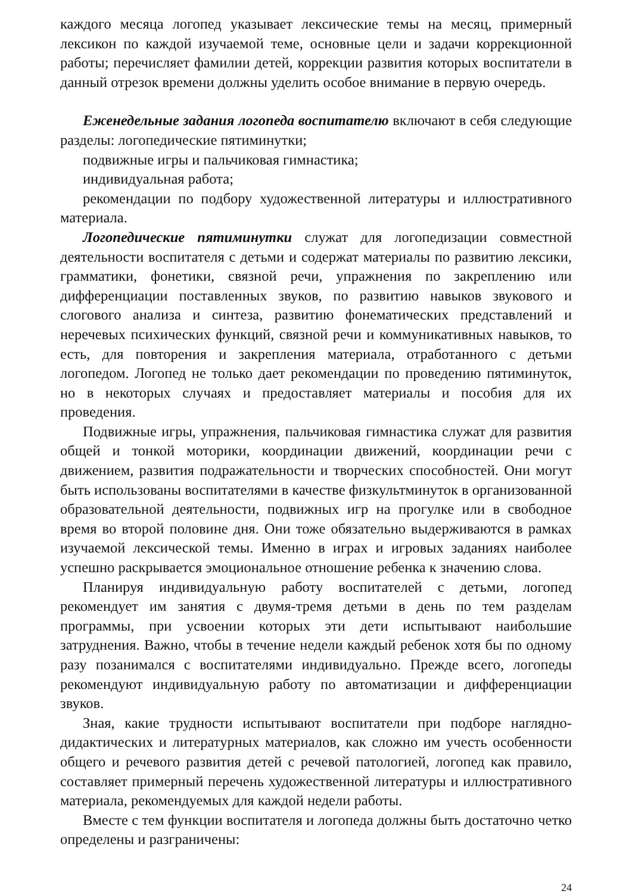каждого месяца логопед указывает лексические темы на месяц, примерный лексикон по каждой изучаемой теме, основные цели и задачи коррекционной работы; перечисляет фамилии детей, коррекции развития которых воспитатели в данный отрезок времени должны уделить особое внимание в первую очередь.
Еженедельные задания логопеда воспитателю включают в себя следующие разделы: логопедические пятиминутки;
подвижные игры и пальчиковая гимнастика;
индивидуальная работа;
рекомендации по подбору художественной литературы и иллюстративного материала.
Логопедические пятиминутки служат для логопедизации совместной деятельности воспитателя с детьми и содержат материалы по развитию лексики, грамматики, фонетики, связной речи, упражнения по закреплению или дифференциации поставленных звуков, по развитию навыков звукового и слогового анализа и синтеза, развитию фонематических представлений и неречевых психических функций, связной речи и коммуникативных навыков, то есть, для повторения и закрепления материала, отработанного с детьми логопедом. Логопед не только дает рекомендации по проведению пятиминуток, но в некоторых случаях и предоставляет материалы и пособия для их проведения.
Подвижные игры, упражнения, пальчиковая гимнастика служат для развития общей и тонкой моторики, координации движений, координации речи с движением, развития подражательности и творческих способностей. Они могут быть использованы воспитателями в качестве физкультминуток в организованной образовательной деятельности, подвижных игр на прогулке или в свободное время во второй половине дня. Они тоже обязательно выдерживаются в рамках изучаемой лексической темы. Именно в играх и игровых заданиях наиболее успешно раскрывается эмоциональное отношение ребенка к значению слова.
Планируя индивидуальную работу воспитателей с детьми, логопед рекомендует им занятия с двумя-тремя детьми в день по тем разделам программы, при усвоении которых эти дети испытывают наибольшие затруднения. Важно, чтобы в течение недели каждый ребенок хотя бы по одному разу позанимался с воспитателями индивидуально. Прежде всего, логопеды рекомендуют индивидуальную работу по автоматизации и дифференциации звуков.
Зная, какие трудности испытывают воспитатели при подборе наглядно-дидактических и литературных материалов, как сложно им учесть особенности общего и речевого развития детей с речевой патологией, логопед как правило, составляет примерный перечень художественной литературы и иллюстративного материала, рекомендуемых для каждой недели работы.
Вместе с тем функции воспитателя и логопеда должны быть достаточно четко определены и разграничены:
24